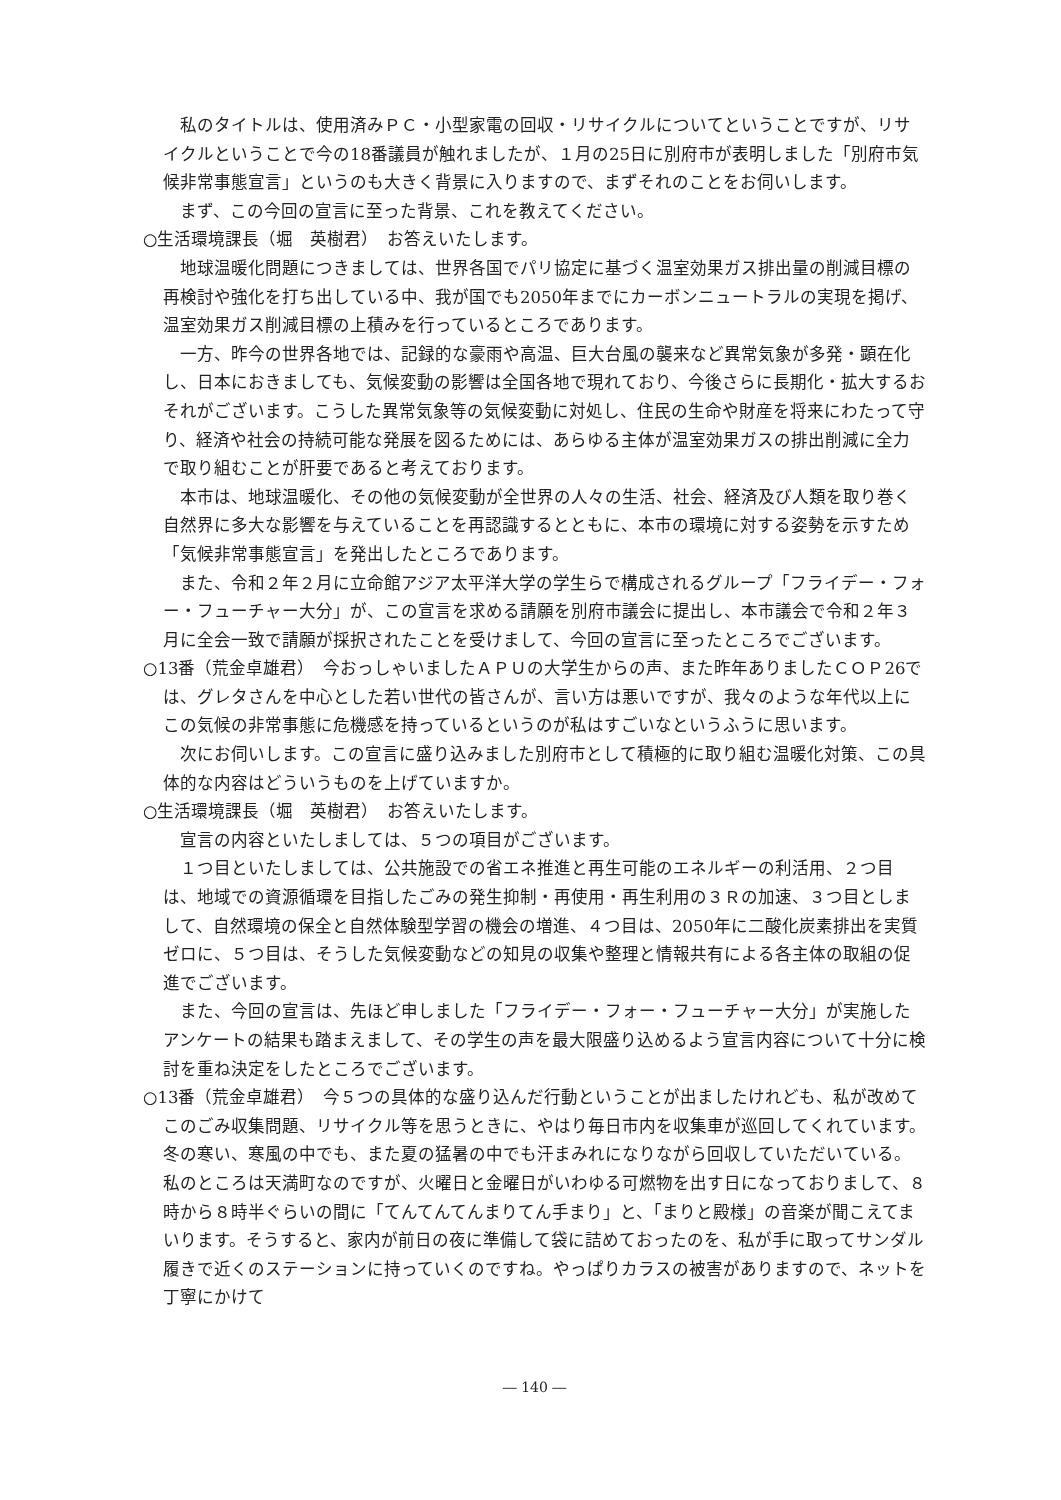私のタイトルは、使用済みＰＣ・小型家電の回収・リサイクルについてということですが、リサイクルということで今の18番議員が触れましたが、１月の25日に別府市が表明しました「別府市気候非常事態宣言」というのも大きく背景に入りますので、まずそれのことをお伺いします。
まず、この今回の宣言に至った背景、これを教えてください。
○生活環境課長（堀　英樹君）　お答えいたします。
地球温暖化問題につきましては、世界各国でパリ協定に基づく温室効果ガス排出量の削減目標の再検討や強化を打ち出している中、我が国でも2050年までにカーボンニュートラルの実現を掲げ、温室効果ガス削減目標の上積みを行っているところであります。
一方、昨今の世界各地では、記録的な豪雨や高温、巨大台風の襲来など異常気象が多発・顕在化し、日本におきましても、気候変動の影響は全国各地で現れており、今後さらに長期化・拡大するおそれがございます。こうした異常気象等の気候変動に対処し、住民の生命や財産を将来にわたって守り、経済や社会の持続可能な発展を図るためには、あらゆる主体が温室効果ガスの排出削減に全力で取り組むことが肝要であると考えております。
本市は、地球温暖化、その他の気候変動が全世界の人々の生活、社会、経済及び人類を取り巻く自然界に多大な影響を与えていることを再認識するとともに、本市の環境に対する姿勢を示すため「気候非常事態宣言」を発出したところであります。
また、令和２年２月に立命館アジア太平洋大学の学生らで構成されるグループ「フライデー・フォー・フューチャー大分」が、この宣言を求める請願を別府市議会に提出し、本市議会で令和２年３月に全会一致で請願が採択されたことを受けまして、今回の宣言に至ったところでございます。
○13番（荒金卓雄君）　今おっしゃいましたＡＰＵの大学生からの声、また昨年ありましたＣＯＰ26では、グレタさんを中心とした若い世代の皆さんが、言い方は悪いですが、我々のような年代以上にこの気候の非常事態に危機感を持っているというのが私はすごいなというふうに思います。
次にお伺いします。この宣言に盛り込みました別府市として積極的に取り組む温暖化対策、この具体的な内容はどういうものを上げていますか。
○生活環境課長（堀　英樹君）　お答えいたします。
宣言の内容といたしましては、５つの項目がございます。
１つ目といたしましては、公共施設での省エネ推進と再生可能のエネルギーの利活用、２つ目は、地域での資源循環を目指したごみの発生抑制・再使用・再生利用の３Ｒの加速、３つ目としまして、自然環境の保全と自然体験型学習の機会の増進、４つ目は、2050年に二酸化炭素排出を実質ゼロに、５つ目は、そうした気候変動などの知見の収集や整理と情報共有による各主体の取組の促進でございます。
また、今回の宣言は、先ほど申しました「フライデー・フォー・フューチャー大分」が実施したアンケートの結果も踏まえまして、その学生の声を最大限盛り込めるよう宣言内容について十分に検討を重ね決定をしたところでございます。
○13番（荒金卓雄君）　今５つの具体的な盛り込んだ行動ということが出ましたけれども、私が改めてこのごみ収集問題、リサイクル等を思うときに、やはり毎日市内を収集車が巡回してくれています。冬の寒い、寒風の中でも、また夏の猛暑の中でも汗まみれになりながら回収していただいている。私のところは天満町なのですが、火曜日と金曜日がいわゆる可燃物を出す日になっておりまして、８時から８時半ぐらいの間に「てんてんてんまりてん手まり」と、「まりと殿様」の音楽が聞こえてまいります。そうすると、家内が前日の夜に準備して袋に詰めておったのを、私が手に取ってサンダル履きで近くのステーションに持っていくのですね。やっぱりカラスの被害がありますので、ネットを丁寧にかけて
― 140 ―